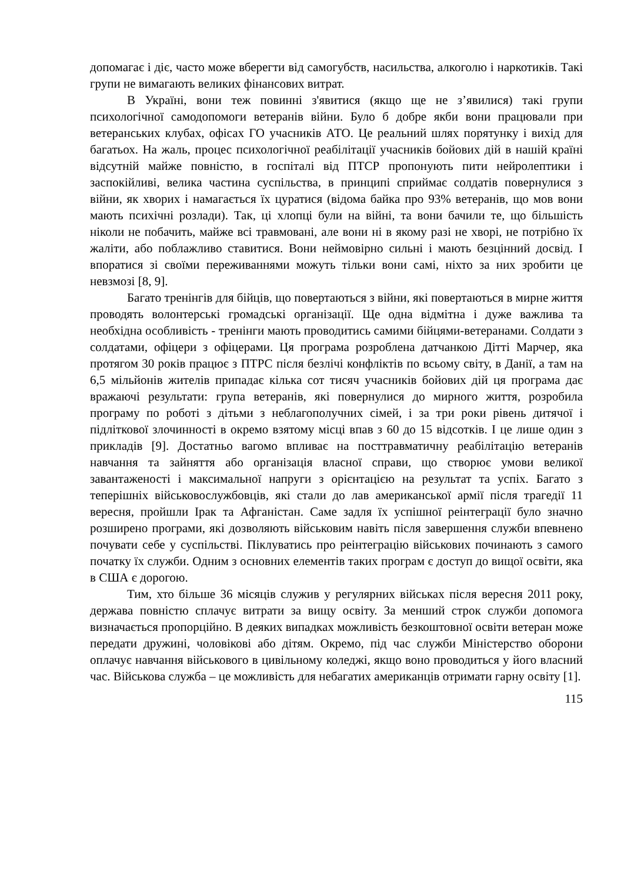допомагає і діє, часто може вберегти від самогубств, насильства, алкоголю і наркотиків. Такі групи не вимагають великих фінансових витрат.
В Україні, вони теж повинні з'явитися (якщо ще не з’явилися) такі групи психологічної самодопомоги ветеранів війни. Було б добре якби вони працювали при ветеранських клубах, офісах ГО учасників АТО. Це реальний шлях порятунку і вихід для багатьох. На жаль, процес психологічної реабілітації учасників бойових дій в нашій країні відсутній майже повністю, в госпіталі від ПТСР пропонують пити нейролептики і заспокійливі, велика частина суспільства, в принципі сприймає солдатів повернулися з війни, як хворих і намагається їх цуратися (відома байка про 93% ветеранів, що мов вони мають психічні розлади). Так, ці хлопці були на війні, та вони бачили те, що більшість ніколи не побачить, майже всі травмовані, але вони ні в якому разі не хворі, не потрібно їх жаліти, або поблажливо ставитися. Вони неймовірно сильні і мають безцінний досвід. І впоратися зі своїми переживаннями можуть тільки вони самі, ніхто за них зробити це невзмозі [8, 9].
Багато тренінгів для бійців, що повертаються з війни, які повертаються в мирне життя проводять волонтерські громадські організації. Ще одна відмітна і дуже важлива та необхідна особливість - тренінги мають проводитись самими бійцями-ветеранами. Солдати з солдатами, офіцери з офіцерами. Ця програма розроблена датчанкою Дітті Марчер, яка протягом 30 років працює з ПТРС після безлічі конфліктів по всьому світу, в Данії, а там на 6,5 мільйонів жителів припадає кілька сот тисяч учасників бойових дій ця програма дає вражаючі результати: група ветеранів, які повернулися до мирного життя, розробила програму по роботі з дітьми з неблагополучних сімей, і за три роки рівень дитячої і підліткової злочинності в окремо взятому місці впав з 60 до 15 відсотків. І це лише один з прикладів [9]. Достатньо вагомо впливає на посттравматичну реабілітацію ветеранів навчання та зайняття або організація власної справи, що створює умови великої завантаженості і максимальної напруги з орієнтацією на результат та успіх. Багато з теперішніх військовослужбовців, які стали до лав американської армії після трагедії 11 вересня, пройшли Ірак та Афганістан. Саме задля їх успішної реінтеграції було значно розширено програми, які дозволяють військовим навіть після завершення служби впевнено почувати себе у суспільстві. Піклуватись про реінтеграцію військових починають з самого початку їх служби. Одним з основних елементів таких програм є доступ до вищої освіти, яка в США є дорогою.
Тим, хто більше 36 місяців служив у регулярних військах після вересня 2011 року, держава повністю сплачує витрати за вищу освіту. За менший строк служби допомога визначається пропорційно. В деяких випадках можливість безкоштовної освіти ветеран може передати дружині, чоловікові або дітям. Окремо, під час служби Міністерство оборони оплачує навчання військового в цивільному коледжі, якщо воно проводиться у його власний час. Військова служба – це можливість для небагатих американців отримати гарну освіту [1].
115